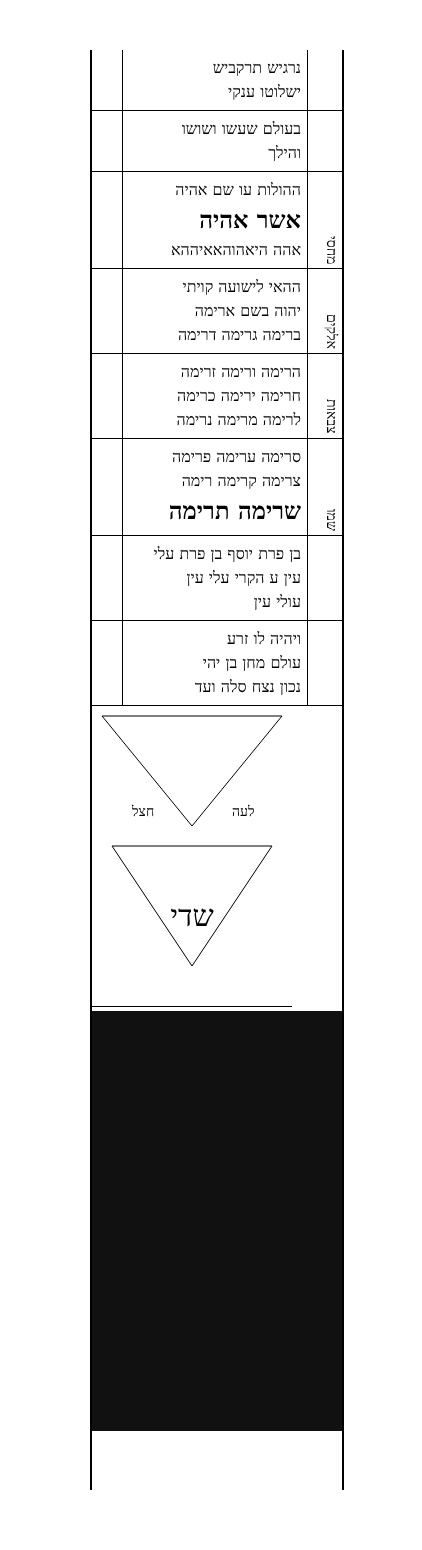נרגיש תרקביש
ישלוטו ענקי
בעולם שעשו ושושו
והילך
מחסי
ההולות עו שם אהיה
אשר אהיה
אהה היאהוהאאיההא
אלקים
ההאי לישועה קויתי
יהוה בשם ארימה
ברימה גרימה דרימה
צבאות
הרימה ורימה זרימה
חרימה ירימה כרימה
לרימה מרימה נרימה
שמו
סרימה ערימה פרימה
צרימה קרימה רימה
שרימה תרימה
בן פרת יוסף בן פרת עלי
עין ע הקרי עלי עין
עולי עין
ויהיה לו זרע
עולם מחן בן יהי
נכון נצח סלה ועד
שדי
חצל
לעה